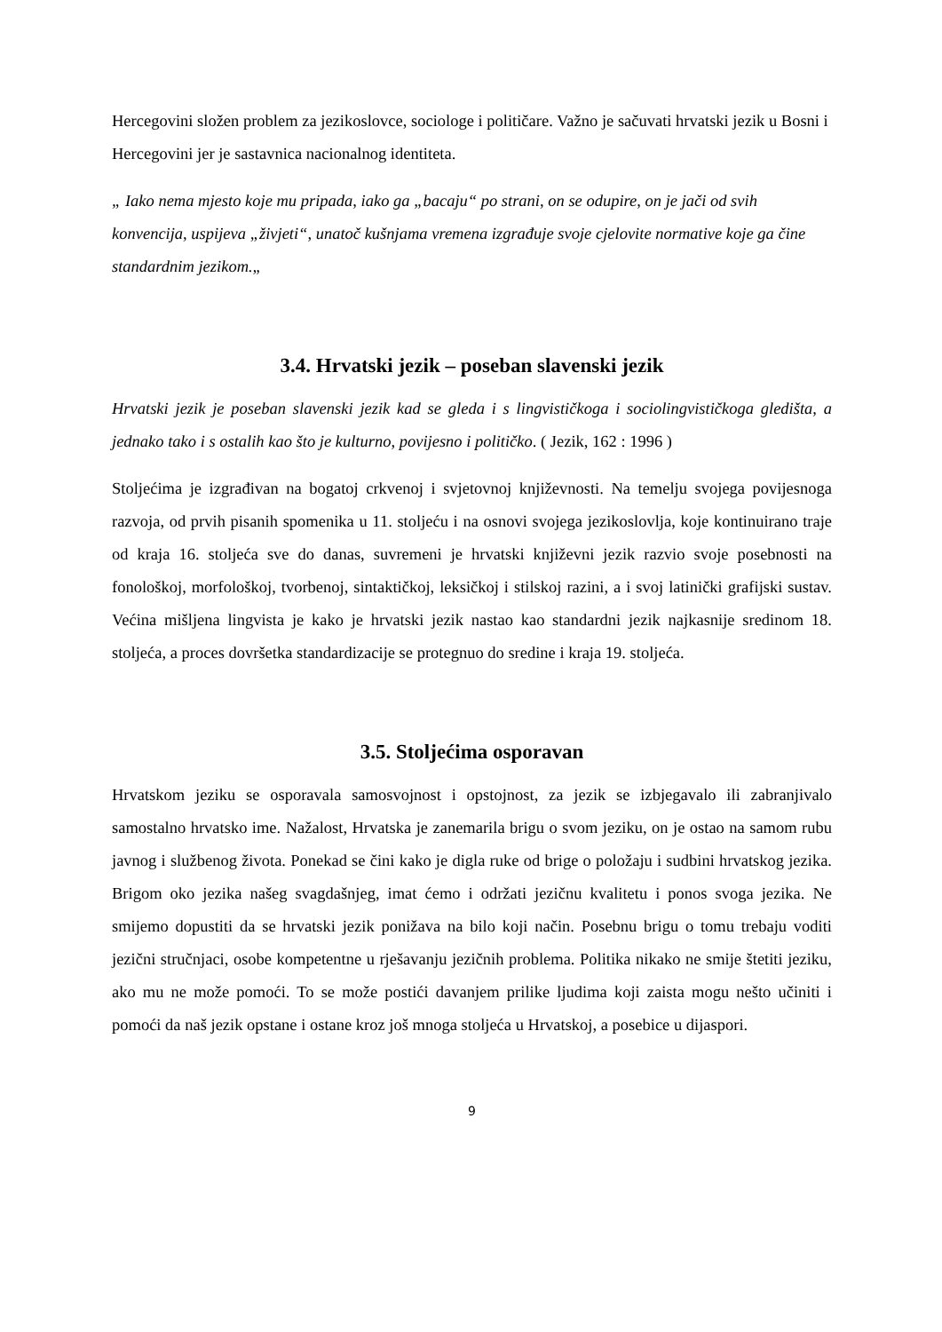Hercegovini složen problem za jezikoslovce, sociologe i političare. Važno je sačuvati hrvatski jezik u Bosni i Hercegovini jer je sastavnica nacionalnog identiteta.
„ Iako nema mjesto koje mu pripada, iako ga „bacaju“ po strani, on se odupire, on je jači od svih konvencija, uspijeva „živjeti“, unatoč kušnjama vremena izgrađuje svoje cjelovite normative koje ga čine standardnim jezikom.„
3.4. Hrvatski jezik – poseban slavenski jezik
Hrvatski jezik je poseban slavenski jezik kad se gleda i s lingvističkoga i sociolingvističkoga gledišta, a jednako tako i s ostalih kao što je kulturno, povijesno i političko. ( Jezik, 162 : 1996 )
Stoljećima je izgrađivan na bogatoj crkvenoj i svjetovnoj književnosti. Na temelju svojega povijesnoga razvoja, od prvih pisanih spomenika u 11. stoljeću i na osnovi svojega jezikoslovlja, koje kontinuirano traje od kraja 16. stoljeća sve do danas, suvremeni je hrvatski književni jezik razvio svoje posebnosti na fonološkoj, morfološkoj, tvorbenoj, sintaktičkoj, leksičkoj i stilskoj razini, a i svoj latinički grafijski sustav. Većina mišljena lingvista je kako je hrvatski jezik nastao kao standardni jezik najkasnije sredinom 18. stoljeća, a proces dovršetka standardizacije se protegnuo do sredine i kraja 19. stoljeća.
3.5. Stoljećima osporavan
Hrvatskom jeziku se osporavala samosvojnost i opstojnost, za jezik se izbjegavalo ili zabranjivalo samostalno hrvatsko ime. Nažalost, Hrvatska je zanemarila brigu o svom jeziku, on je ostao na samom rubu javnog i službenog života. Ponekad se čini kako je digla ruke od brige o položaju i sudbini hrvatskog jezika. Brigom oko jezika našeg svagdašnjeg, imat ćemo i održati jezičnu kvalitetu i ponos svoga jezika. Ne smijemo dopustiti da se hrvatski jezik ponižava na bilo koji način. Posebnu brigu o tomu trebaju voditi jezični stručnjaci, osobe kompetentne u rješavanju jezičnih problema. Politika nikako ne smije štetiti jeziku, ako mu ne može pomoći. To se može postići davanjem prilike ljudima koji zaista mogu nešto učiniti i pomoći da naš jezik opstane i ostane kroz još mnoga stoljeća u Hrvatskoj, a posebice u dijaspori.
9